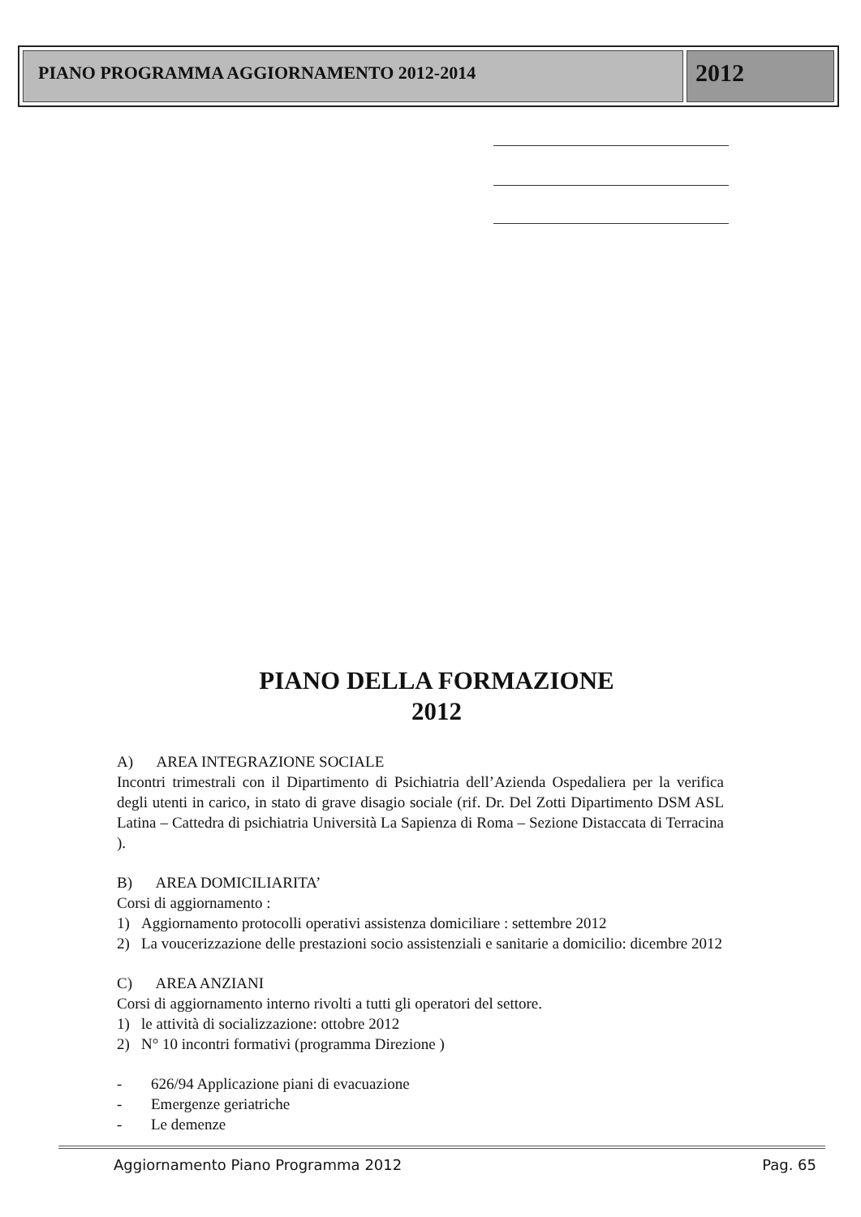PIANO PROGRAMMA AGGIORNAMENTO 2012-2014
2012
PIANO DELLA FORMAZIONE
2012
A) AREA INTEGRAZIONE SOCIALE
Incontri trimestrali con il Dipartimento di Psichiatria dell’Azienda Ospedaliera per la verifica degli utenti in carico, in stato di grave disagio sociale (rif. Dr. Del Zotti Dipartimento DSM ASL Latina – Cattedra di psichiatria Università La Sapienza di Roma – Sezione Distaccata di Terracina ).
B) AREA DOMICILIARITA’
Corsi di aggiornamento :
1) Aggiornamento protocolli operativi assistenza domiciliare : settembre 2012
2) La voucerizzazione delle prestazioni socio assistenziali e sanitarie a domicilio: dicembre 2012
C) AREA ANZIANI
Corsi di aggiornamento interno rivolti a tutti gli operatori del settore.
1) le attività di socializzazione: ottobre 2012
2) N° 10 incontri formativi (programma Direzione )
- 626/94 Applicazione piani di evacuazione
- Emergenze geriatriche
- Le demenze
Aggiornamento Piano Programma 2012 Pag. 65